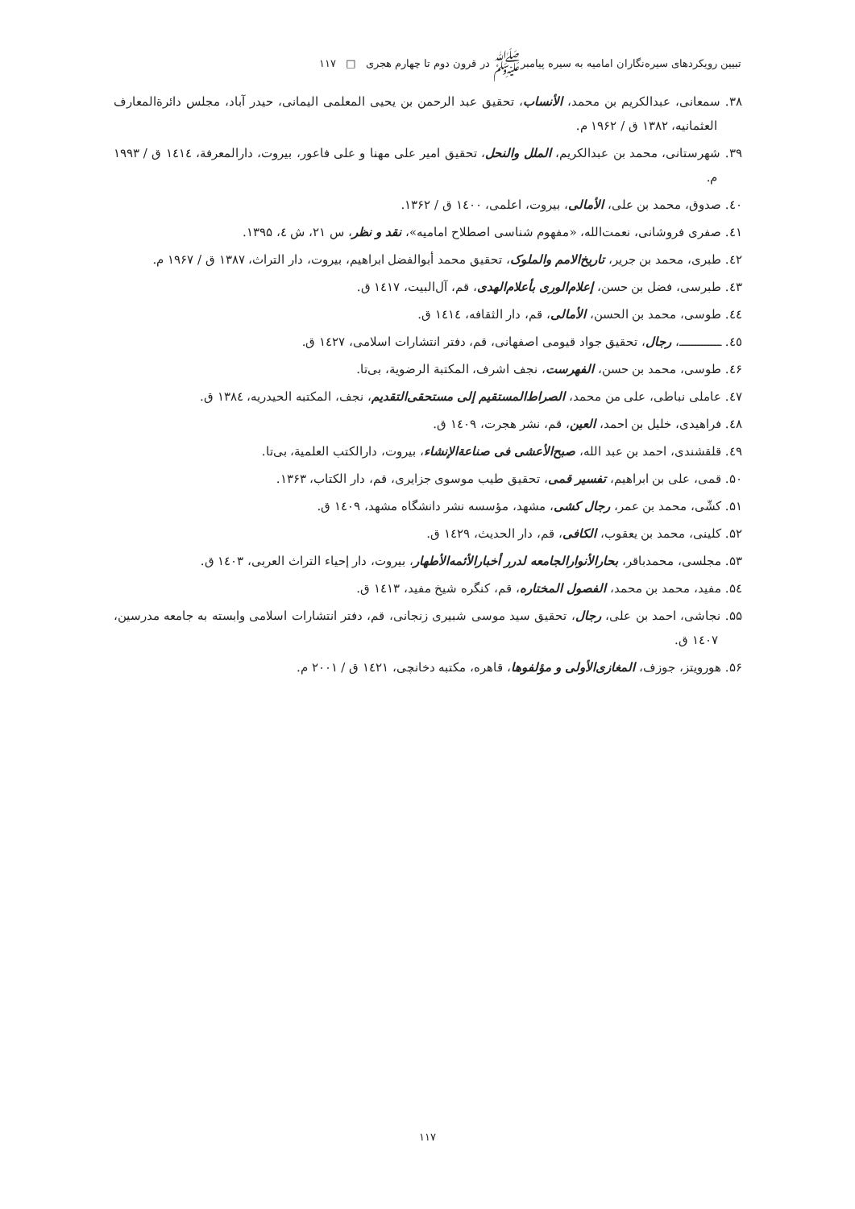تبیین رویکردهای سیره‌نگاران امامیه به سیره پیامبرﷺ در قرون دوم تا چهارم هجری □ ۱۱۷
۳۸. سمعانی، عبدالکریم بن محمد، الأنساب، تحقیق عبد الرحمن بن یحیی المعلمی الیمانی، حیدر آباد، مجلس دائرةالمعارف العثمانیه، ۱۳۸۲ ق / ۱۹۶۲ م.
۳۹. شهرستانی، محمد بن عبدالکریم، الملل والنحل، تحقیق امیر علی مهنا و علی فاعور، بیروت، دارالمعرفة، ۱٤۱٤ ق / ۱۹۹۳ م.
٤۰. صدوق، محمد بن علی، الأمالی، بیروت، اعلمی، ۱٤۰۰ ق / ۱۳۶۲.
٤۱. صفری فروشانی، نعمت‌الله، «مفهوم شناسی اصطلاح امامیه»، نقد و نظر، س ۲۱، ش ٤، ۱۳۹۵.
٤۲. طبری، محمد بن جریر، تاریخ‌الامم والملوک، تحقیق محمد أبوالفضل ابراهیم، بیروت، دار التراث، ۱۳۸۷ ق / ۱۹۶۷ م.
٤۳. طبرسی، فضل بن حسن، إعلام‌الوری بأعلام‌الهدی، قم، آل‌البیت، ۱٤۱۷ ق.
٤٤. طوسی، محمد بن الحسن، الأمالی، قم، دار الثقافه، ۱٤۱٤ ق.
٤٥. ـــــــــــــ، رجال، تحقیق جواد قیومی اصفهانی، قم، دفتر انتشارات اسلامی، ۱٤۲۷ ق.
٤۶. طوسی، محمد بن حسن، الفهرست، نجف اشرف، المکتبة الرضویة، بی‌تا.
٤۷. عاملی نباطی، علی من محمد، الصراط‌المستقیم إلی مستحقی‌التقدیم، نجف، المکتبه الحیدریه، ۱۳۸٤ ق.
٤۸. فراهیدی، خلیل بن احمد، العین، قم، نشر هجرت، ۱٤۰۹ ق.
٤۹. قلقشندی، احمد بن عبد الله، صبح‌الأعشی فی صناعة‌الإنشاء، بیروت، دارالکتب العلمیة، بی‌تا.
۵۰. قمی، علی بن ابراهیم، تفسیر قمی، تحقیق طیب موسوی جزایری، قم، دار الکتاب، ۱۳۶۳.
۵۱. کشّی، محمد بن عمر، رجال کشی، مشهد، مؤسسه نشر دانشگاه مشهد، ۱٤۰۹ ق.
۵۲. کلینی، محمد بن یعقوب، الکافی، قم، دار الحدیث، ۱٤۲۹ ق.
۵۳. مجلسی، محمدباقر، بحارالأنوارالجامعه لدرر أخبارالأئمه‌الأطهار، بیروت، دار إحیاء التراث العربی، ۱٤۰۳ ق.
۵٤. مفید، محمد بن محمد، الفصول المختاره، قم، کنگره شیخ مفید، ۱٤۱۳ ق.
۵۵. نجاشی، احمد بن علی، رجال، تحقیق سید موسی شبیری زنجانی، قم، دفتر انتشارات اسلامی وابسته به جامعه مدرسین، ۱٤۰۷ ق.
۵۶. هورویتز، جوزف، المغازی‌الأولی و مؤلفوها، قاهره، مکتبه دخانچی، ۱٤۲۱ ق / ۲۰۰۱ م.
۱۱۷